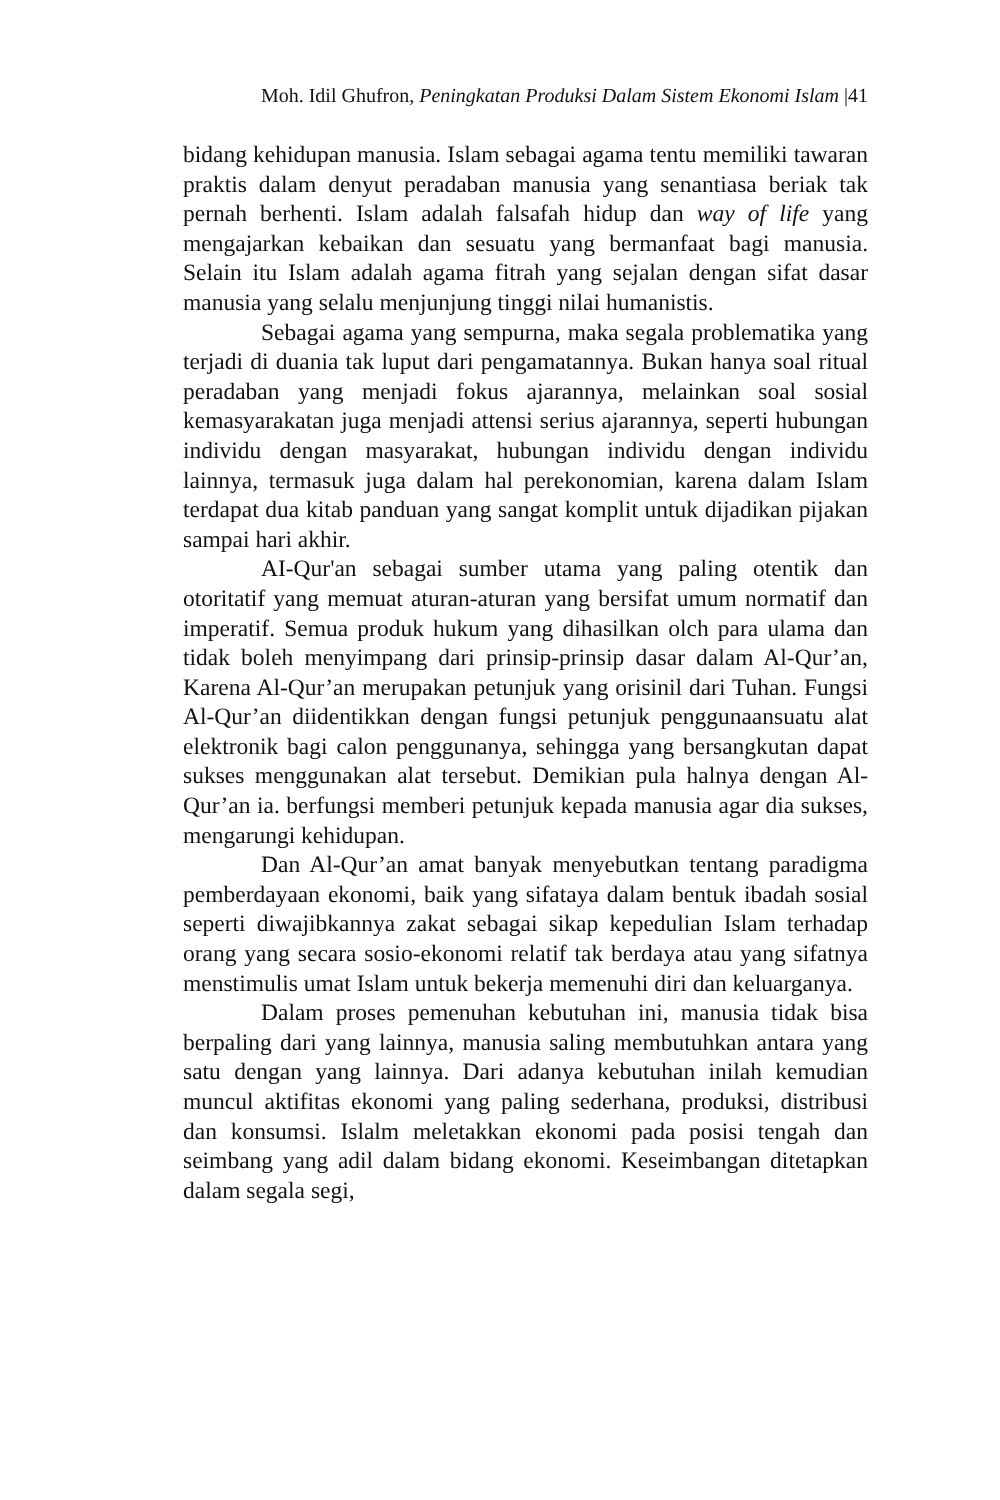Moh. Idil Ghufron, Peningkatan Produksi Dalam Sistem Ekonomi Islam |41
bidang kehidupan manusia. Islam sebagai agama tentu memiliki tawaran praktis dalam denyut peradaban manusia yang senantiasa beriak tak pernah berhenti. Islam adalah falsafah hidup dan way of life yang mengajarkan kebaikan dan sesuatu yang bermanfaat bagi manusia. Selain itu Islam adalah agama fitrah yang sejalan dengan sifat dasar manusia yang selalu menjunjung tinggi nilai humanistis.
Sebagai agama yang sempurna, maka segala problematika yang terjadi di duania tak luput dari pengamatannya. Bukan hanya soal ritual peradaban yang menjadi fokus ajarannya, melainkan soal sosial kemasyarakatan juga menjadi attensi serius ajarannya, seperti hubungan individu dengan masyarakat, hubungan individu dengan individu lainnya, termasuk juga dalam hal perekonomian, karena dalam Islam terdapat dua kitab panduan yang sangat komplit untuk dijadikan pijakan sampai hari akhir.
AI-Qur'an sebagai sumber utama yang paling otentik dan otoritatif yang memuat aturan-aturan yang bersifat umum normatif dan imperatif. Semua produk hukum yang dihasilkan olch para ulama dan tidak boleh menyimpang dari prinsip-prinsip dasar dalam Al-Qur’an, Karena Al-Qur’an merupakan petunjuk yang orisinil dari Tuhan. Fungsi Al-Qur’an diidentikkan dengan fungsi petunjuk penggunaansuatu alat elektronik bagi calon penggunanya, sehingga yang bersangkutan dapat sukses menggunakan alat tersebut. Demikian pula halnya dengan Al-Qur’an ia. berfungsi memberi petunjuk kepada manusia agar dia sukses, mengarungi kehidupan.
Dan Al-Qur’an amat banyak menyebutkan tentang paradigma pemberdayaan ekonomi, baik yang sifataya dalam bentuk ibadah sosial seperti diwajibkannya zakat sebagai sikap kepedulian Islam terhadap orang yang secara sosio-ekonomi relatif tak berdaya atau yang sifatnya menstimulis umat Islam untuk bekerja memenuhi diri dan keluarganya.
Dalam proses pemenuhan kebutuhan ini, manusia tidak bisa berpaling dari yang lainnya, manusia saling membutuhkan antara yang satu dengan yang lainnya. Dari adanya kebutuhan inilah kemudian muncul aktifitas ekonomi yang paling sederhana, produksi, distribusi dan konsumsi. Islalm meletakkan ekonomi pada posisi tengah dan seimbang yang adil dalam bidang ekonomi. Keseimbangan ditetapkan dalam segala segi,